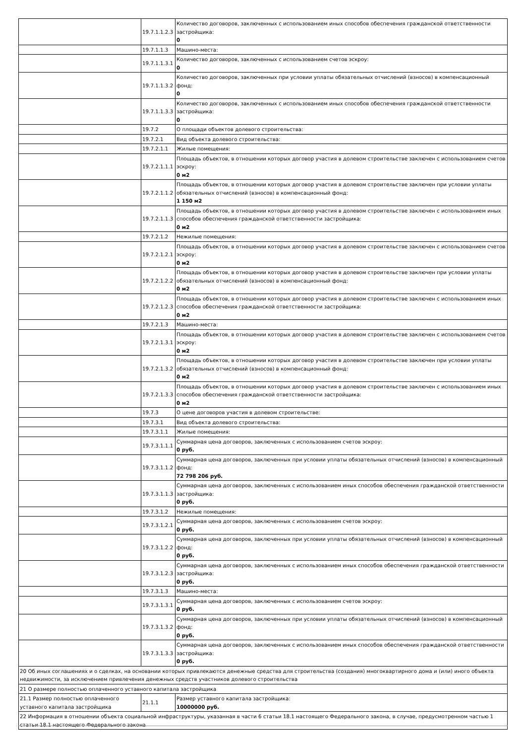| | 19.7.1.1.2.3 | Количество договоров, заключенных с использованием иных способов обеспечения гражданской ответственности застройщика: 0 |
| | 19.7.1.1.3 | Машино-места: |
| | 19.7.1.1.3.1 | Количество договоров, заключенных с использованием счетов эскроу: 0 |
| | 19.7.1.1.3.2 | Количество договоров, заключенных при условии уплаты обязательных отчислений (взносов) в компенсационный фонд: 0 |
| | 19.7.1.1.3.3 | Количество договоров, заключенных с использованием иных способов обеспечения гражданской ответственности застройщика: 0 |
| | 19.7.2 | О площади объектов долевого строительства: |
| | 19.7.2.1 | Вид объекта долевого строительства: |
| | 19.7.2.1.1 | Жилые помещения: |
| | 19.7.2.1.1.1 | Площадь объектов, в отношении которых договор участия в долевом строительстве заключен с использованием счетов эскроу: 0 м2 |
| | 19.7.2.1.1.2 | Площадь объектов, в отношении которых договор участия в долевом строительстве заключен при условии уплаты обязательных отчислений (взносов) в компенсационный фонд: 1 150 м2 |
| | 19.7.2.1.1.3 | Площадь объектов, в отношении которых договор участия в долевом строительстве заключен с использованием иных способов обеспечения гражданской ответственности застройщика: 0 м2 |
| | 19.7.2.1.2 | Нежилые помещения: |
| | 19.7.2.1.2.1 | Площадь объектов, в отношении которых договор участия в долевом строительстве заключен с использованием счетов эскроу: 0 м2 |
| | 19.7.2.1.2.2 | Площадь объектов, в отношении которых договор участия в долевом строительстве заключен при условии уплаты обязательных отчислений (взносов) в компенсационный фонд: 0 м2 |
| | 19.7.2.1.2.3 | Площадь объектов, в отношении которых договор участия в долевом строительстве заключен с использованием иных способов обеспечения гражданской ответственности застройщика: 0 м2 |
| | 19.7.2.1.3 | Машино-места: |
| | 19.7.2.1.3.1 | Площадь объектов, в отношении которых договор участия в долевом строительстве заключен с использованием счетов эскроу: 0 м2 |
| | 19.7.2.1.3.2 | Площадь объектов, в отношении которых договор участия в долевом строительстве заключен при условии уплаты обязательных отчислений (взносов) в компенсационный фонд: 0 м2 |
| | 19.7.2.1.3.3 | Площадь объектов, в отношении которых договор участия в долевом строительстве заключен с использованием иных способов обеспечения гражданской ответственности застройщика: 0 м2 |
| | 19.7.3 | О цене договоров участия в долевом строительстве: |
| | 19.7.3.1 | Вид объекта долевого строительства: |
| | 19.7.3.1.1 | Жилые помещения: |
| | 19.7.3.1.1.1 | Суммарная цена договоров, заключенных с использованием счетов эскроу: 0 руб. |
| | 19.7.3.1.1.2 | Суммарная цена договоров, заключенных при условии уплаты обязательных отчислений (взносов) в компенсационный фонд: 72 798 206 руб. |
| | 19.7.3.1.1.3 | Суммарная цена договоров, заключенных с использованием иных способов обеспечения гражданской ответственности застройщика: 0 руб. |
| | 19.7.3.1.2 | Нежилые помещения: |
| | 19.7.3.1.2.1 | Суммарная цена договоров, заключенных с использованием счетов эскроу: 0 руб. |
| | 19.7.3.1.2.2 | Суммарная цена договоров, заключенных при условии уплаты обязательных отчислений (взносов) в компенсационный фонд: 0 руб. |
| | 19.7.3.1.2.3 | Суммарная цена договоров, заключенных с использованием иных способов обеспечения гражданской ответственности застройщика: 0 руб. |
| | 19.7.3.1.3 | Машино-места: |
| | 19.7.3.1.3.1 | Суммарная цена договоров, заключенных с использованием счетов эскроу: 0 руб. |
| | 19.7.3.1.3.2 | Суммарная цена договоров, заключенных при условии уплаты обязательных отчислений (взносов) в компенсационный фонд: 0 руб. |
| | 19.7.3.1.3.3 | Суммарная цена договоров, заключенных с использованием иных способов обеспечения гражданской ответственности застройщика: 0 руб. |
| 20 Об иных соглашениях и о сделках, на основании которых привлекаются денежные средства для строительства (создания) многоквартирного дома и (или) иного объекта недвижимости, за исключением привлечения денежных средств участников долевого строительства | | |
| 21 О размере полностью оплаченного уставного капитала застройщика | | |
| 21.1 Размер полностью оплаченного уставного капитала застройщика | 21.1.1 | Размер уставного капитала застройщика: 10000000 руб. |
| 22 Информация в отношении объекта социальной инфраструктуры, указанная в части 6 статьи 18.1 настоящего Федерального закона, в случае, предусмотренном частью 1 статьи 18.1 настоящего Федерального закона | | |